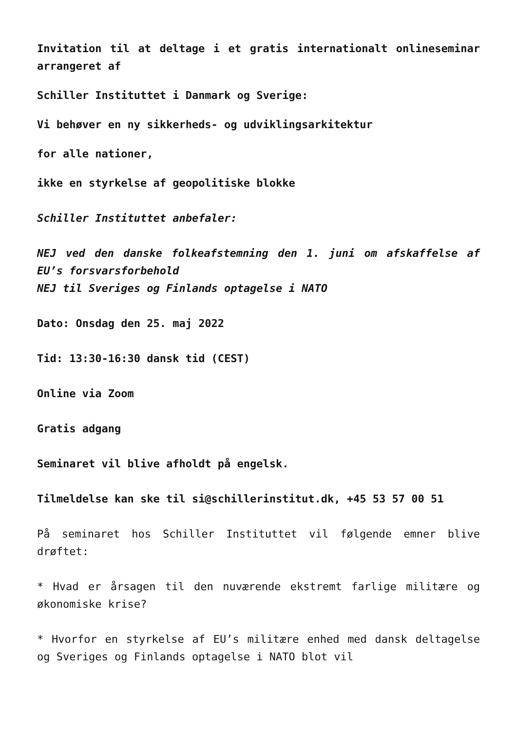Invitation til at deltage i et gratis internationalt onlineseminar arrangeret af
Schiller Instituttet i Danmark og Sverige:
Vi behøver en ny sikkerheds- og udviklingsarkitektur
for alle nationer,
ikke en styrkelse af geopolitiske blokke
Schiller Instituttet anbefaler:
NEJ ved den danske folkeafstemning den 1. juni om afskaffelse af EU’s forsvarsforbehold
NEJ til Sveriges og Finlands optagelse i NATO
Dato: Onsdag den 25. maj 2022
Tid: 13:30-16:30 dansk tid (CEST)
Online via Zoom
Gratis adgang
Seminaret vil blive afholdt på engelsk.
Tilmeldelse kan ske til si@schillerinstitut.dk, +45 53 57 00 51
På seminaret hos Schiller Instituttet vil følgende emner blive drøftet:
* Hvad er årsagen til den nuværende ekstremt farlige militære og økonomiske krise?
* Hvorfor en styrkelse af EU’s militære enhed med dansk deltagelse og Sveriges og Finlands optagelse i NATO blot vil